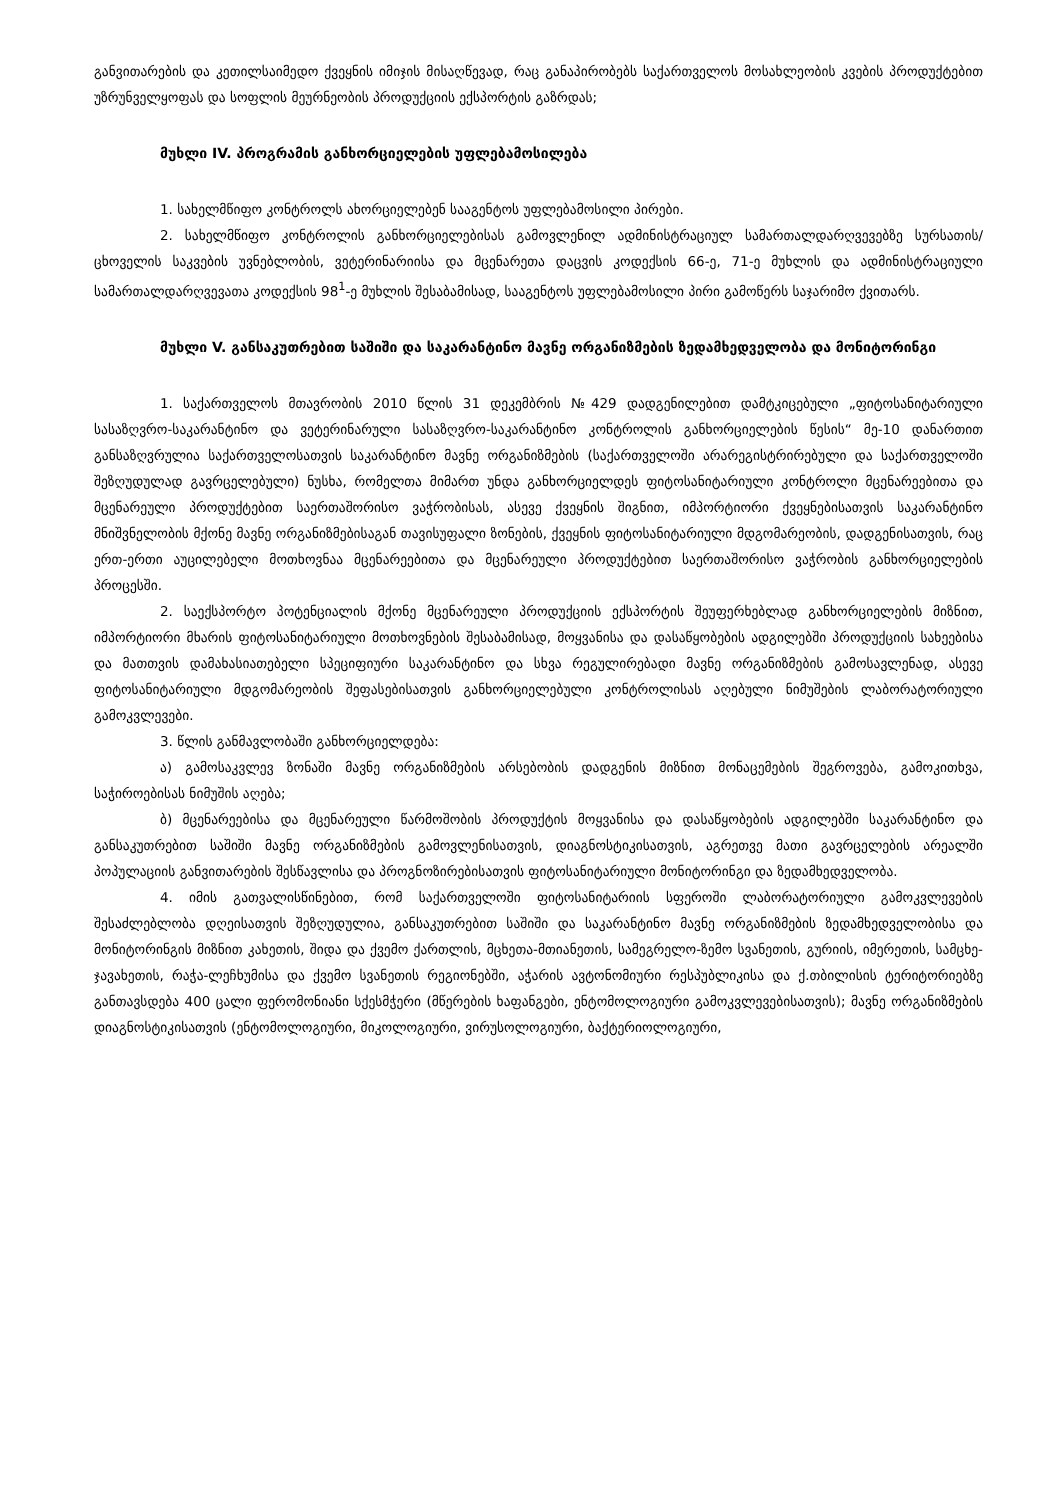განვითარების და კეთილსაიმედო ქვეყნის იმიჯის მისაღწევად, რაც განაპირობებს საქართველოს მოსახლეობის კვების პროდუქტებით უზრუნველყოფას და სოფლის მეურნეობის პროდუქციის ექსპორტის გაზრდას;
მუხლი IV. პროგრამის განხორციელების უფლებამოსილება
1. სახელმწიფო კონტროლს ახორციელებენ სააგენტოს უფლებამოსილი პირები.
2. სახელმწიფო კონტროლის განხორციელებისას გამოვლენილ ადმინისტრაციულ სამართალდარღვევებზე სურსათის/ცხოველის საკვების უვნებლობის, ვეტერინარიისა და მცენარეთა დაცვის კოდექსის 66-ე, 71-ე მუხლის და ადმინისტრაციული სამართალდარღვევათა კოდექსის 98<sup>1</sup>-ე მუხლის შესაბამისად, სააგენტოს უფლებამოსილი პირი გამოწერს საჯარიმო ქვითარს.
მუხლი V. განსაკუთრებით საშიში და საკარანტინო მავნე ორგანიზმების ზედამხედველობა და მონიტორინგი
1. საქართველოს მთავრობის 2010 წლის 31 დეკემბრის №429 დადგენილებით დამტკიცებული „ფიტოსანიტარიული სასაზღვრო-საკარანტინო და ვეტერინარული სასაზღვრო-საკარანტინო კონტროლის განხორციელების წესის“ მე-10 დანართით განსაზღვრულია საქართველოსათვის საკარანტინო მავნე ორგანიზმების (საქართველოში არარეგისტრირებული და საქართველოში შეზღუდულად გავრცელებული) ნუსხა, რომელთა მიმართ უნდა განხორციელდეს ფიტოსანიტარიული კონტროლი მცენარეებითა და მცენარეული პროდუქტებით საერთაშორისო ვაჭრობისას, ასევე ქვეყნის შიგნით, იმპორტიორი ქვეყნებისათვის საკარანტინო მნიშვნელობის მქონე მავნე ორგანიზმებისაგან თავისუფალი ზონების, ქვეყნის ფიტოსანიტარიული მდგომარეობის, დადგენისათვის, რაც ერთ-ერთი აუცილებელი მოთხოვნაა მცენარეებითა და მცენარეული პროდუქტებით საერთაშორისო ვაჭრობის განხორციელების პროცესში.
2. საექსპორტო პოტენციალის მქონე მცენარეული პროდუქციის ექსპორტის შეუფერხებლად განხორციელების მიზნით, იმპორტიორი მხარის ფიტოსანიტარიული მოთხოვნების შესაბამისად, მოყვანისა და დასაწყობების ადგილებში პროდუქციის სახეებისა და მათთვის დამახასიათებელი სპეციფიური საკარანტინო და სხვა რეგულირებადი მავნე ორგანიზმების გამოსავლენად, ასევე ფიტოსანიტარიული მდგომარეობის შეფასებისათვის განხორციელებული კონტროლისას აღებული ნიმუშების ლაბორატორიული გამოკვლევები.
3. წლის განმავლობაში განხორციელდება:
ა) გამოსაკვლევ ზონაში მავნე ორგანიზმების არსებობის დადგენის მიზნით მონაცემების შეგროვება, გამოკითხვა, საჭიროებისას ნიმუშის აღება;
ბ) მცენარეებისა და მცენარეული წარმოშობის პროდუქტის მოყვანისა და დასაწყობების ადგილებში საკარანტინო და განსაკუთრებით საშიში მავნე ორგანიზმების გამოვლენისათვის, დიაგნოსტიკისათვის, აგრეთვე მათი გავრცელების არეალში პოპულაციის განვითარების შესწავლისა და პროგნოზირებისათვის ფიტოსანიტარიული მონიტორინგი და ზედამხედველობა.
4. იმის გათვალისწინებით, რომ საქართველოში ფიტოსანიტარიის სფეროში ლაბორატორიული გამოკვლევების შესაძლებლობა დღეისათვის შეზღუდულია, განსაკუთრებით საშიში და საკარანტინო მავნე ორგანიზმების ზედამხედველობისა და მონიტორინგის მიზნით კახეთის, შიდა და ქვემო ქართლის, მცხეთა-მთიანეთის, სამეგრელო-ზემო სვანეთის, გურიის, იმერეთის, სამცხე-ჯავახეთის, რაჭა-ლეჩხუმისა და ქვემო სვანეთის რეგიონებში, აჭარის ავტონომიური რესპუბლიკისა და ქ.თბილისის ტერიტორიებზე განთავსდება 400 ცალი ფერომონიანი სქესმჭერი (მწერების ხაფანგები, ენტომოლოგიური გამოკვლევებისათვის); მავნე ორგანიზმების დიაგნოსტიკისათვის (ენტომოლოგიური, მიკოლოგიური, ვირუსოლოგიური, ბაქტერიოლოგიური,